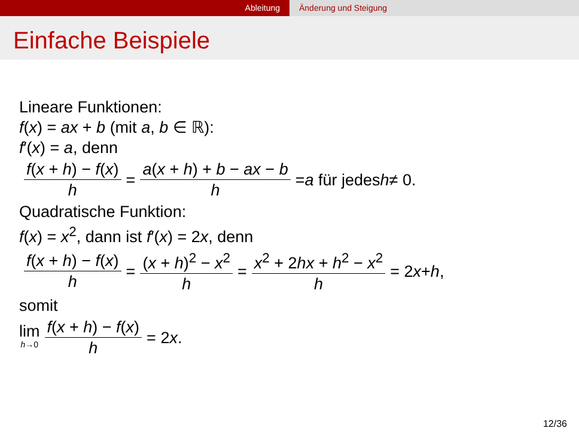Ableitung Änderung und Steigung
Einfache Beispiele
Lineare Funktionen:
f(x) = ax + b (mit a, b ∈ ℝ):
f′(x) = a, denn
f(x + h) − f(x) h = a(x + h) + b − ax − b h = a für jedes h ≠ 0.
Quadratische Funktion:
f(x) = x<sup>2</sup>, dann ist f′(x) = 2x, denn
f(x + h) − f(x) h = (x + h)<sup>2</sup> − x<sup>2</sup> h = x<sup>2</sup> + 2hx + h<sup>2</sup> − x<sup>2</sup> h = 2 x + h,
somit
lim h→0 f(x + h) − f(x) h = 2 x.
12/36